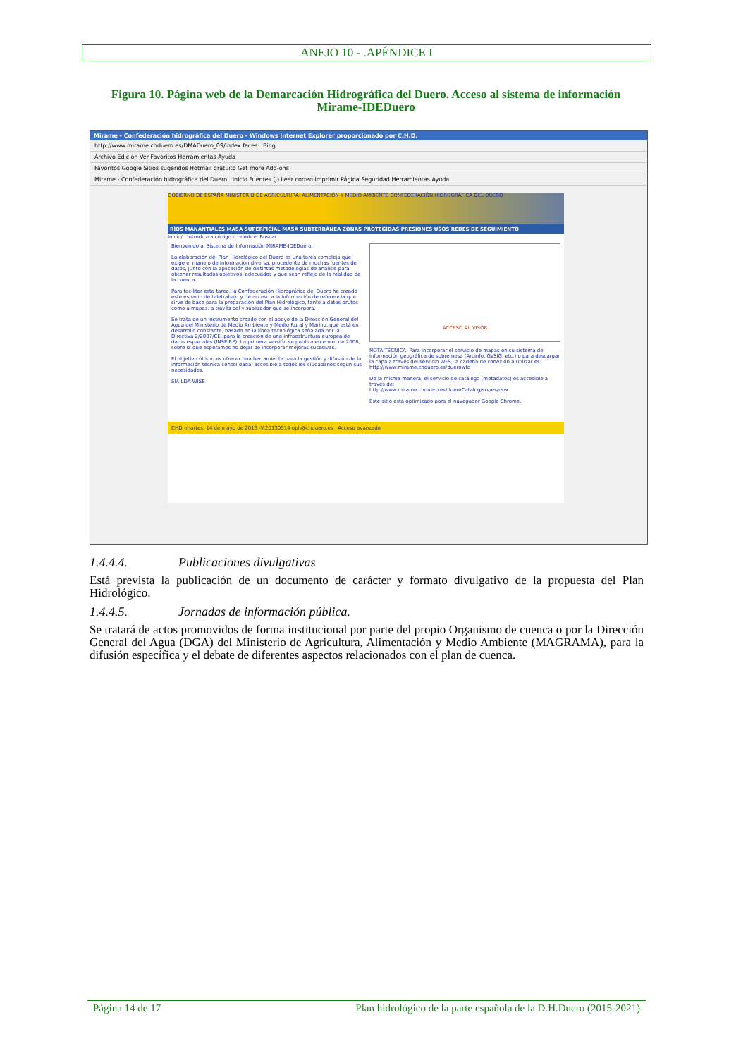ANEJO 10 - .APÉNDICE I
Figura 10. Página web de la Demarcación Hidrográfica del Duero. Acceso al sistema de información Mirame-IDEDuero
Mirame - Confederación hidrográfica del Duero - Windows Internet Explorer proporcionado por C.H.D.
http://www.mirame.chduero.es/DMADuero_09/index.faces Bing
Archivo Edición Ver Favoritos Herramientas Ayuda
Favoritos Google Sitios sugeridos Hotmail gratuito Get more Add-ons
Mirame - Confederación hidrográfica del Duero Inicio Fuentes (J) Leer correo Imprimir Página Seguridad Herramientas Ayuda
GOBIERNO DE ESPAÑA MINISTERIO DE AGRICULTURA, ALIMENTACIÓN Y MEDIO AMBIENTE CONFEDERACIÓN HIDROGRÁFICA DEL DUERO
RÍOS MANANTIALES MASA SUPERFICIAL MASA SUBTERRÁNEA ZONAS PROTEGIDAS PRESIONES USOS REDES DE SEGUIMIENTO
Inicio/ Introduzca código o nombre: Buscar
Bienvenido al Sistema de Información MÍRAME-IDEDuero.
La elaboración del Plan Hidrológico del Duero es una tarea compleja que exige el manejo de información diversa, procedente de muchas fuentes de datos, junto con la aplicación de distintas metodologías de análisis para obtener resultados objetivos, adecuados y que sean reflejo de la realidad de la cuenca.
Para facilitar esta tarea, la Confederación Hidrográfica del Duero ha creado este espacio de teletrabajo y de acceso a la información de referencia que sirve de base para la preparación del Plan Hidrológico, tanto a datos brutos como a mapas, a través del visualizador que se incorpora.
Se trata de un instrumento creado con el apoyo de la Dirección General del Agua del Ministerio de Medio Ambiente y Medio Rural y Marino, que está en desarrollo constante, basado en la línea tecnológica señalada por la Directiva 2/2007/CE, para la creación de una infraestructura europea de datos espaciales (INSPIRE). La primera versión se publica en enero de 2008, sobre la que esperamos no dejar de incorporar mejoras sucesivas.
El objetivo último es ofrecer una herramienta para la gestión y difusión de la información técnica consolidada, accesible a todos los ciudadanos según sus necesidades.
SIA LDA WISE
ACCESO AL VISOR
NOTA TÉCNICA: Para incorporar el servicio de mapas en su sistema de información geográfica de sobremesa (Arcinfo, GvSIG, etc.) o para descargar la capa a través del servicio WFS, la cadena de conexión a utilizar es:
http://www.mirame.chduero.es/duerowfd
De la misma manera, el servicio de catálogo (metadatos) es accesible a través de:
http://www.mirame.chduero.es/dueroCatalog/srv/es/csw
Este sitio está optimizado para el navegador Google Chrome.
CHD -martes, 14 de mayo de 2013 -V:20130514 oph@chduero.es Acceso avanzado
1.4.4.4. Publicaciones divulgativas
Está prevista la publicación de un documento de carácter y formato divulgativo de la propuesta del Plan Hidrológico.
1.4.4.5. Jornadas de información pública.
Se tratará de actos promovidos de forma institucional por parte del propio Organismo de cuenca o por la Dirección General del Agua (DGA) del Ministerio de Agricultura, Alimentación y Medio Ambiente (MAGRAMA), para la difusión específica y el debate de diferentes aspectos relacionados con el plan de cuenca.
Página 14 de 17 Plan hidrológico de la parte española de la D.H.Duero (2015-2021)